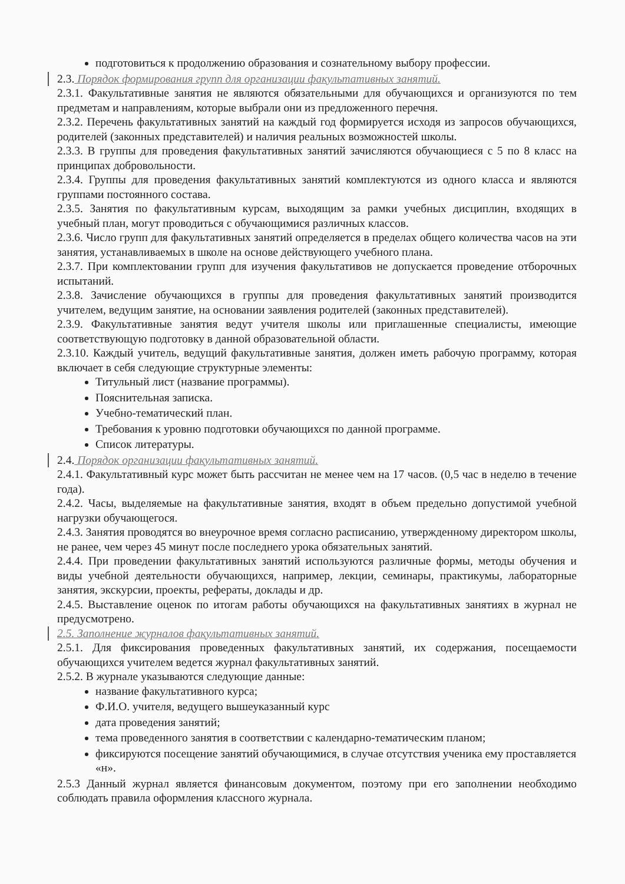подготовиться к продолжению образования и сознательному выбору профессии.
2.3. Порядок формирования групп для организации факультативных занятий.
2.3.1. Факультативные занятия не являются обязательными для обучающихся и организуются по тем предметам и направлениям, которые выбрали они из предложенного перечня.
2.3.2. Перечень факультативных занятий на каждый год формируется исходя из запросов обучающихся, родителей (законных представителей) и наличия реальных возможностей школы.
2.3.3. В группы для проведения факультативных занятий зачисляются обучающиеся с 5 по 8 класс на принципах добровольности.
2.3.4. Группы для проведения факультативных занятий комплектуются из одного класса и являются группами постоянного состава.
2.3.5. Занятия по факультативным курсам, выходящим за рамки учебных дисциплин, входящих в учебный план, могут проводиться с обучающимися различных классов.
2.3.6. Число групп для факультативных занятий определяется в пределах общего количества часов на эти занятия, устанавливаемых в школе на основе действующего учебного плана.
2.3.7. При комплектовании групп для изучения факультативов не допускается проведение отборочных испытаний.
2.3.8. Зачисление обучающихся в группы для проведения факультативных занятий производится учителем, ведущим занятие, на основании заявления родителей (законных представителей).
2.3.9. Факультативные занятия ведут учителя школы или приглашенные специалисты, имеющие соответствующую подготовку в данной образовательной области.
2.3.10. Каждый учитель, ведущий факультативные занятия, должен иметь рабочую программу, которая включает в себя следующие структурные элементы:
Титульный лист (название программы).
Пояснительная записка.
Учебно-тематический план.
Требования к уровню подготовки обучающихся по данной программе.
Список литературы.
2.4. Порядок организации факультативных занятий.
2.4.1. Факультативный курс может быть рассчитан не менее чем на 17 часов. (0,5 час в неделю в течение года).
2.4.2. Часы, выделяемые на факультативные занятия, входят в объем предельно допустимой учебной нагрузки обучающегося.
2.4.3. Занятия проводятся во внеурочное время согласно расписанию, утвержденному директором школы, не ранее, чем через 45 минут после последнего урока обязательных занятий.
2.4.4. При проведении факультативных занятий используются различные формы, методы обучения и виды учебной деятельности обучающихся, например, лекции, семинары, практикумы, лабораторные занятия, экскурсии, проекты, рефераты, доклады и др.
2.4.5. Выставление оценок по итогам работы обучающихся на факультативных занятиях в журнал не предусмотрено.
2.5. Заполнение журналов факультативных занятий.
2.5.1. Для фиксирования проведенных факультативных занятий, их содержания, посещаемости обучающихся учителем ведется журнал факультативных занятий.
2.5.2. В журнале указываются следующие данные:
название факультативного курса;
Ф.И.О. учителя, ведущего вышеуказанный курс
дата проведения занятий;
тема проведенного занятия в соответствии с календарно-тематическим планом;
фиксируются посещение занятий обучающимися, в случае отсутствия ученика ему проставляется «н».
2.5.3 Данный журнал является финансовым документом, поэтому при его заполнении необходимо соблюдать правила оформления классного журнала.